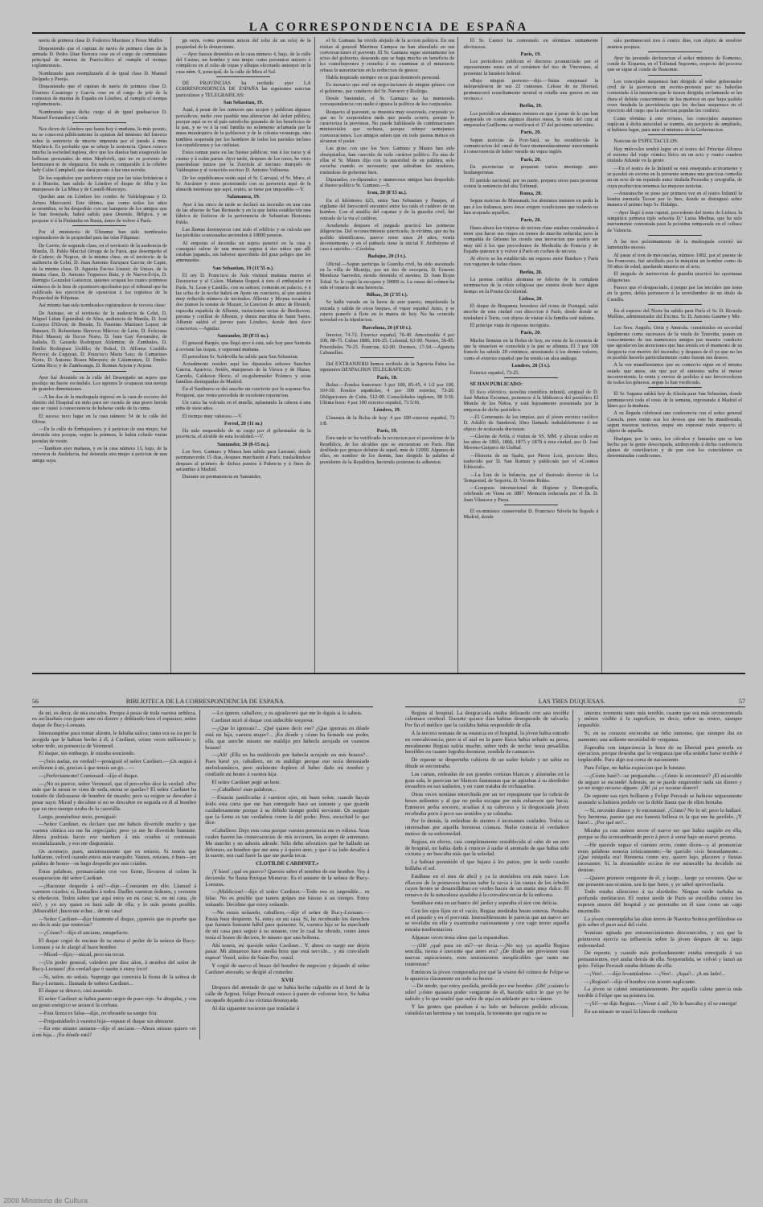LA CORRESPONDENCIA DE ESPAÑA
navio de primera clase D. Federico Martinez y Perez Maffei.
Disponiendo que el capitan de navio de primera clase de la armada D. Pedro Diaz Herrera cese en el cargo de comandante principal de marina de Puerto-Rico al cumplir el tiempo reglamentario.
Nombrando para reemplazarle al de igual clase D. Manuel Delgado y Parejo.
Disponiendo que el capitan de navio de primera clase D. Evaristo Casariego y García cese en el cargo de jefe de la comision de marina de España en Lóndres, al cumplir el tiempo reglamentario.
Nombrando para dicho cargo al de igual graduacion D. Manuel Fernandez y Coria.
Nos dicen de Lóndres que hasta hoy ó mañana, lo más pronto, no se conocerá públicamente la opinion del ministro del Interior sobre la sentencia de muerte impuesta por el jurado á miss Maybrick. Es probable que se rebaje la sentencia. Quien conoce mucho la sociedad inglesa, dice que los diarios han exagerado las bellezas personales de miss Maybrick, que no es portento de hermosura ni de elegancia. En nada es comparable á la célebre lady Colin Campbell, que dará pronto á luz una novela.
De los españoles que prefieren viajar por las islas británicas á ir á Biarritz, han salido de Lóndres el duque de Alba y los marqueses de La Mina y de Castell-Moncayo.
Quedan aun en Lóndres los condes de Valdelagrana y D. Arturo Marcoartú. Este último, que como todos los años acostumbra, se ha despedido con un banquete de los amigos que le han festejado, habrá salido para Ostende, Bélgica, y se propone ir á la Finlandia en Rusia, ántes de volver á París.
Por el ministerio de Ultramar han sido nombrados registradores de la propiedad para las islas Filipinas:
De Cavite, de segunda clase, en el territorio de la audiencia de Manila, D. Pablo Marcial Ortega de la Parra, que desempeña el de Cañete; de Negros, de la misma clase, en el territorio de la audiencia de Cebú, D. Juan Antonio Enriquez Garcia; de Capiz, de la misma clase, D. Agustin Enciso Unzué; de Union, de la misma clase, D. Antonio Trigueros Ruiz, y de Nueva-Ecija, D. Remigio Gonzalez Gutierrez, quienes ocupan los cuatro primeros números de la lista de opositores aprobados por el tribunal que ha calificado los ejercicios de oposicion á los registros de la Propiedad de Filipinas.
Así mismo han sido nombrados registradores de tercera clase:
De Antique, en el territorio de la audiencia de Cebú, D. Miguel Liñan Eguizábal; de Abra, audiencia de Manila, D. José Conejos D'Ocon; de Bataán, D. Faustino Martinez Lopez; de Batanes, D. Robustiano Herreros Márcos; de Leite, D. Feliciano Piñol Massot; de Ilocos Norte, D. Juan Gay Fernandez; de Isabela, D. Gerardo Rodriguez Aldemira; de Zambales, D. Emilio Rodriguez Urdillo; de Bohol, D. Alfonso Cordillo Herrera; de Cagayan, D. Francisco Maria Soto; de Camarines Norte, D. Antonio Roura Marqués; de Calamianes, D. Emilio Grima Rico; y de Zamboanga, D. Roman Arjona y Arjona.
Ayer fué detenido en la calle del Desengaño un sujeto que produjo un fuerte escándalo. Los agentes le ocuparon una navaja de grandes dimensiones.
—A las dos de la madrugada ingresó en la casa de socorro del distrito del Hospital un niño para ser curado de una grave herida que se causó á consecuencia de haberse caido de la cama.
El suceso tuvo lugar en la casa número 54 de la calle del Olivar.
—En la calle de Embajadores, y á peticion de una mujer, fué detenida otra porque, segun la primera, le habia robado varias prendas de vestir.
—Tambien ayer mañana, y en la casa número 15, bajo, de la carretera de Andalucía, fué detenida otra mujer á peticion de una amiga suya.
ga suya, como presunta autora del robo de un reloj de la propiedad de la denunciante.
—Ayer fueron detenidos en la casa número 4, bajo, de la calle del Casino, un hombre y una mujer como presuntos autores ó cómplices en el robo de ropas y alhajas efectuado anteayer en la casa núm. 9, principal, de la calle de Mira el Sol.
DE PROVINCIAS ha recibido ayer LA CORRESPONDENCIA DE ESPAÑA las siguientes noticias particulares y TELEGRAFICAS:
San Sebastian, 19.
Aquí, á pesar de los rumores que acojen y publican algunos periódicos, nadie cree posible una alteracion del órden público, porque aquí se ve al país satisfecho gozando de los beneficios de la paz, y se ve á la real familia no solamente aclamada por la masa monárquica de la poblacion y de la colonia veraniega, sino tambien respetada por los hombres de todos los partidos incluso los republicanos y los carlistas.
Estos toman parte en las fiestas públicas, van á los toros y al casino y á todas partes. Ayer tarde, despues de los toros, he visto paseándose juntos por la Zurriola al anciano marqués de Valdespina y al conocido escritor D. Antonio Valbuena.
De los republicanos están aquí el Sr. Carvajal, el Sr. Muro, el Sr. Azcárate y otros protestando con su presencia aquí de la absurda intentona que aquí, repito, se tiene por imposible.—Y.
Salamanca, 19.
Ayer á las cinco de tarde se declaró un incendio en una casa de las afueras de San Bernardo y en la que habia establecida una fábrica de fósforos de la pertenencia de Sebastian Honorato Pablo.
Las llamas destruyeron casi todo el edificio y se calcula que las pérdidas ocasionadas ascienden á 10000 pesetas.
Al empezar el incendio un sujeto penetró en la casa y consiguió salvar de una muerte segura á dos niños que allí estaban jugando, sin haberse apercibido del gran peligro que les amenazaba.
San Sebastian, 19 (11'55 n.).
El rey D. Francisco de Asís visitará mañana martes el Destructor y el Colon. Mañana llegará á ésta el embajador en París, Sr. Leon y Castillo, con su señora; comerán en palacio, y á las ocho de la noche habrá en Ayete un concierto, al que asistirá muy reducido número de invitados. Albeniz y Moyna tocarán á dos pianos la sonata de Mozart, la Cancion de amor de Heurelt, rapsodia española de Albeniz, variaciones serias de Beethoven, pavana y cotillon de Albeniz, y danza macabra de Saint Saens. Albeniz saldrá el jueves para Lóndres, donde dará doce conciertos.—Aguilar.
Santander, 20 (8'11 m.).
El general Bargés, que llegó ayer á esta, sale hoy para Santoña á revistar las tropas, y regresará mañana.
El periodista Sr. Soldevilla ha salido para San Sebastian.
Actualmente residen aquí los diputados señores Sanchez Guerra, Aparicio, Avilés, marqueses de la Viesca y de Hazas, Garrido, Calderon Herce, el ex-gobernador Polanco y otras familias distinguidas de Madrid.
En el Sardinero se dió anoche un concierto por la soprano Sra. Petigioni, que venia precedida de excelente reputacion.
Un carro ha volcado en el muelle, aplastando la cabeza á una niña de siete años.
El tiempo muy caluroso.—V.
Ferrol, 20 (11 m.)
Ha sido suspendido de su cargo por el gobernador de la provincia, el alcalde de esta localidad.—V.
Santander, 20 (8-15 m.).
Los Sres. Gamazo y Maura han salido para Larrauri, donde permanecerán 15 dias, despues marcharán á París, trasladándose despues al primero de dichos puntos á Palencia y á fines de setiembre á Madrid.
Durante su permanencia en Santander,
el Sr. Gamazo ha vivido alejado de la accion política. En sus visitas al general Martinez Campos no han ahondado en sus conversaciones el porvenir. El Sr. Gamazo sigue atentamente los actos del gobierno, deseando que se haga mucho en beneficio de los contribuyentes y resuelto á no examinar si el ministerio rebasa la autorizacion en la reduccion de gastos.
Habla inspirado siempre en su gran desinterés personal.
Es inexacto que esté en negociaciones de ningun género con el gobierno, por conducto del Sr. Navarro y Rodrigo.
Desde Santander, el Sr. Gamazo no ha mantenido correspondencia con nadie é ignora la política de los conjurados.
Respecto al porvenir, se muestra muy reservado, creyendo yo que no le sorprendera nada que pueda ocurrir, porque le caracteriza la prevision. No puede hablársele de combinaciones ministeriales que rechaza, porque rehuye semejantes conversaciones. Los amigos saben que en todo piensa ménos en alcanzar el poder.
Las giras con que los Sres. Gamazo y Maura han sido obsequiados, han carecido de todo carácter político. En una de ellas el Sr. Maura dijo con la autoridad de su palabra, solo escucha cuando es necesario; que sobraban los oradores, tratándose de gobernar bien.
Diputados, ex-diputados y numerosos amigos han despedido al ilustre político Sr. Gamazo.—S.
Irun, 20 (8'15 m.).
En el kilómetro 623, entre San Sebastian y Pasajes, el vigilante del ferrocarril encontró entre los rails el cadáver de un hombre. Con el auxilio del capataz y de la guardia civil, fué retirado de la via el cadáver.
Acudiendo despues el juzgado practicó las primeras diligencias. Del reconocimiento practicado, la víctima, que no ha podido identificarse, parece tener unos 24 años, vestía decentemente, y en el pañuelo tiene la inicial F. Atribúyese el caso á suicidio.—Córdoba.
Badajoz, 20 (3 t.).
Oficial.—Segun participa la Guardia civil, ha sido asesinado en la villa de Montijo, por un tiro de escopeta, D. Ernesto Mendoza Saavedra, siendo detenido el asesino, D. Juan Rojas Tobal. Se le cogió la escopeta y 30000 rs. La causa del crímen ha sido el reparto de una herencia.
Bilbao, 20 (2'35 t.).
Se halla varado en la barra de este puerto, impidiendo la entrada y salida de otros buques, el vapor español Junio, y se espera ponerle á flote en la marea de hoy. No ha ocurrido novedad en la tripulacion.
Barcelona, 20 (4'10 t.).
Interior, 74-72. Exterior español, 76-40. Amortizable 4 por 100, 88-75. Cubas 1886, 106-25. Colonial, 63-90. Nortes, 56-85. Prioridades 79-25. Francias, 62-90. Orenses, 17-94.—Agencia Cabanellas.
Del EXTRANJERO hemos recibido de la Agencia Fabra los siguientes DESPACHOS TELEGRAFICOS:
París, 18.
Bolsa.—Fondos franceses: 3 por 100, 85-45, 4 1/2 por 100, 104-30. Fondos españoles, 4 por 100 exterior, 73-20. Obligaciones de Cuba, 512-00. Consolidados ingleses, 98 5/16. Ultima hora: 4 por 100 exterior español, 73 5/16.
Lóndres, 19.
Clausura de la Bolsa de hoy: 4 por 100 exterior español, 73 1/8.
París, 19.
Esta tarde se ha verificado la recepcion por el presidente de la República, de los alcaldes que se encuentran en París. Han desfilado por grupos delante de aquél, más de 12000. Algunos de ellos, en nombre de los demás, han dirigido la palabra al presidente de la República, haciendo protestas de adhesion.
El Sr. Carnot ha contestado en términos sumamente afectuosos.
París, 19.
Los periódicos publican el discurso pronunciado por el representante suizo en el certámen del tiro de Vincennes, al presentar la bandera federal.
«Bajo ningun pretesto—dijo.—Suiza enajenará la independencia de sus 22 cantones. Celosa de su libertad, permanecerá resueltamente neutral si estalla una guerra en sus vecinos.»
Berlin, 19.
Los periódicos alemanes insisten en que á pesar de lo que han asegurado en contra algunos diarios rusos, la visita del czar al emperador Guillermo se verificará el 17 del próximo setiembre.
París, 20.
Segun noticias de Port-Said, se ha restablecido la comunicacion del canal de Suez momentáneamente interrumpida á consecuencia de haber varado un vapor inglés.
París, 20.
En provincias se preparan varios meetings anti-boulangeristas.
El partido nacional, por su parte, prepara otros para protestar contra la sentencia del alto Tribunal.
Roma, 20.
Segun noticias de Massauah, los abisinios insisten en pedir la paz á los italianos, pero éstos exigen condiciones que todavía no han aceptado aquellos.
París, 20.
Hasta ahora los viajeros de tercera clase estaban condenados á tener que hacer sus viajes en trenes de marcha reducida; pero la compañía de Orleans ha creado una inovacion que podría ser muy útil á los que procedentes de Mediodía de Francia y de España quieran ir y volver á París en coches de tercera.
Al efecto se ha establecido un espreso entre Burdeos y París con vagones de todas clases.
Berlin, 20.
La prensa católica alemana se felicita de la completa terminacion de la crísis religiosa que existia desde hace algun tiempo en la Prusia Occidental.
Lisboa, 20.
El duque de Braganza, heredero del trono de Portugal, salió anoche de esta ciudad con direccion á París, desde donde se trasladará á Turin, con objeto de visitar á la familia real italiana.
El príncipe viaja de riguroso incógnito.
París, 20.
Mucha firmeza en la Bolsa de hoy, en vista de la creencia de que la situacion se consolida y la paz se afianza. El 3 por 100 francés ha subido 20 céntimos, arrastrando á los demás valores, como el exterior español que ha tenido un alza análoga.
Londres, 20 (3 t.).
Exterior español, 73-25.
SE HAN PUBLICADO:
El foco eléctrico, novelita científica infantil, original de D. José Muñoz Escamez, pertenece á la biblioteca del periódico El Mundo de los Niños, y está lujosamente presentada por la empresa de dicho periódico.
—El Centenario de los impíos, por el jóven escritor católico D. Adolfo de Sandoval, libro llamado indudablemente á ser objeto de acalorada discusion.
—Glorias de Avila, ó visitas de SS. MM. y altezas reales en los años de 1865, 1866, 1875 y 1878 á esta ciudad, por D. José Moreno-Guijarro de Uzábal.
—Historia de un Spahi, por Pierre Loti, precioso libro, traducido por D. San Roman y publicado por el «Cosmos Editorial».
—La Lira de la Infancia, por el ilustrado director de La Tempestad, de Segovia, D. Vicente Rubio.
—Congreso internacional de Higiene y Demografía, celebrado en Viena en 1887. Memoria redactada por el Dr. D. Juan Vilanova y Piera.
El ex-ministro conservador D. Francisco Silvela ha llegado á Madrid, donde
sólo permanecerá tres ó cuatro dias, con objeto de resolver asuntos propios.
Ayer ha prestado declaracion el señor ministro de Fomento, conde de Xiquena, en el Tribunal Supremo, respecto del proceso que se sigue al conde de Bonomar.
Los concejales suspensos han dirigido al señor gobernador civil de la provincia un escrito-protesta por no haberles contestado á la instancia que le tienen dirigida, reclamando se les diera el debido conocimiento de los motivos en que haya podido creer fundada la providencia que les declara suspensos en el ejercicio del cargo que la eleccion popular les confirió.
Como término á este recurso, los concejales suspensos suplican á dicha autoridad se tramite, sin perjuicio de ampliarlo, si hubiera lugar, para ante el ministro de la Gobernacion.
Noticias de ESPECTACULOS:
Hoy miércoles tendrá lugar en el teatro del Príncipe Alfonso el estreno del viaje cómico lírico en un acto y cuatro cuadros titulado Adonde va la gente.
—En el teatro de la Infantil se está ensayando activamente y se pondrá en escena en la presente semana una graciosa comedia en un acto de un reputado autor titulada Prosodia y ortografía, de cuya produccion tenemos las mejores noticias.
—Anteanoche se puso por primera vez en el teatro Infantil la bonita zarzuela Torear por lo fino, donde se distinguió sobre manera el primer bajo Sr. Hidalgo.
—Ayer llegó á esta capital, procedente del teatro de Lisboa, la simpática primera tiple señorita D.ª Luisa Medina, que ha sido nuevamente contratada para la próxima temporada en el coliseo de Valencia.
A las tres próximamente de la madrugada ocurrió un lamentable suceso.
Al pasar el tren de mercancías, número 1002, por el puente de los Franceses, fué arrollado por la máquina un hombre como de 50 años de edad, quedando muerto en el acto.
El juzgado de instruccion de guardia practicó las oportunas diligencias.
Parece que el desgraciado, á juzgar por las iniciales que tenia en la gorra, debía pertenecer á la servidumbre de un título de Castilla.
En el espreso del Norte ha salido para París el Sr. D. Ricardo Mollino, administrador del Excmo. Sr. D. Antonio Gaume y Mir.
Los Sres. Angulo, Ortiz y Amirola, constituidos en sociedad legalmente como sucesores de la viuda de Trasviña, ponen en conocimiento de sus numerosos amigos por nuestro conducto que agradecen las atenciones que han tenido en el momento de su desgracia con motivo del incendio; y despues de él ya que no les es posible hacerlo particularmente como fueran sus deseos.
A la vez manifiestamos que su comercio sigue en el mismo estado que antes, sin que por el siniestro sufra el menor inconveniente, la venta y envios de pedidos á sus favorecedores de todos los géneros, segun lo han verificado.
El Sr. Sagasta saldrá hoy de Alzola para San Sebastian, donde permanecerá todo el resto de la semana, regresando á Madrid el lúnes por la mañana.
A su llegada celebrará una conferencia con el señor general Cassola, pues tratan son los deseos que este ha manifestado, segun nuestras noticias, auque sin expresar nada respecto al objeto de aquella.
Huelgan, por lo tanto, los cálculos y fantasías que se han hecho por la gente desocupada, atribuyendo á dicha conferencia planes de conciliacion y de paz con los coincidentes en determinadas condiciones.
56 BIBLIOTECA DE LA CORRESPONDENCIA DE ESPAÑA.
de mí, es decir, de mis escudos. Porque á pesar de toda vuestra nobleza, os inclinabais con gusto ante mi dinero y doblando bien el espinazo, señor duque de Bucy-Lornans.
Interrumpióse para tomar aliento, le faltaba saliva; tanta era su ira por la acogida que le habian hecho á él, á Cardinet, veinte veces millonario y, sobre todo, en presencia de Vermorel.
El duque, sin embargo, le miraba sonriendo.
—¡Sois audaz, en verdad!—prosiguió el señor Cardinet.—¡Os negais á recibirme á mí, gracias á que teneis un go... —
—¡Perfectamente! Continuad—dijo el duque.
—¿No os parece, señor Vermorel, que el proverbio dice la verdad: «Por más que la mona se vista de seda, mona se queda»? El señor Cardinet ha tratado de disfrazarse de hombre de mundo; pero su orígen se descubre á pesar suyo. Mirad y decidme si no se descubre en seguida en él al hombre que en otro tiempo tiraba de la carretilla.
Luego, poniéndose serio, prosiguió:
—Señor Cardinet, os declaro que me habeis divertido mucho y que vuestra cómica ira me ha regocijado; pero ya me he divertido bastante. Ahora podriais hacer reir tambien á mis criados si continuais escandalizando, y eso me disgustaria.
Os aconsejo, pues, amistosamente que os retireis. Si teneis que hablarme, volved cuando esteis más tranquilo. Vamos, retiraos, ó bien—mi palabra de honor—os hago despedir por mis criados.
Estas palabras, pronunciadas con voz firme, llevaron al colmo la exasperacion del señor Cardinet.
—¡Hacerme despedir á mí?—dijo.—Consiento en ello. Llamad á vuestros criados; sí, llamadlos á todos. Dadles vuestras órdenes, y veremos si obedecen. Todos saben que aquí estoy en mi casa; sí, en mi casa, ¿lo oís?, y yo soy quien os hará salir de ella, y lo más pronto posible. ¡Miserable! ¡hacerme echar... de mi casa!
—Señor Cardinet—dijo friamente el duque, ¿quereis que os pruebe que no decís más que tonterías?
—¿Cómo?—dijo el anciano, estupefacto.
El duque cogió de encima de su mesa el poder de la señora de Bucy-Lornans y se lo alargó al buen hombre.
—Mirad—dijo;—mirad, pero sin tocar.
—¡Un poder general, valedero por diez años, á nombre del señor de Bucy-Lornans! ¡En verdad que ó sueño ó estoy loco!
—Si, señor, no soñais. Supongo que conoceis la firma de la señora de Bucy-Lornans... llamada de soltera Cardinet...
El duque se detuvo, casi asustado.
El señor Cardinet se habia puesto negro de puro rojo. Se ahogaba, y con un gesto enérgico se arrancó la corbata.
—Esta firma es falsa—dijo, recobrando su sangre fria.
—Preguntádselo á vuestra hija—repuso el duque sin alterarse.
—En este mismo instante—dijo el anciano.—Ahora mismo quiero ver á mi hija... ¡En dónde está?
—Lo ignoro, caballero, y os agradeceré que me lo digais si lo sabeis.
Cardinet miró al duque con indecible sorpresa:
—¿Que lo ignorais?... ¡Qué quiere decir eso? ¿Que ignorais en dónde está mi hija, vuestra mujer?... ¡En dónde y cómo ha firmado ese poder, ella, que anoche mismo me maldijo por haberla arrojado en vuestros brazos!
—¡Ah! ¡Ella os ha maldecido por haberla arrojado en mis brazos?... Pues bien! yo, caballero, no os maldigo porque eso sería demasiado melodramático, pero realmente deploro el haber dado mi nombre y confiado mi honor á vuestra hija.
El señor Cardinet pegó un bote.
—¡Caballero! esas palabras...
—Estarán justificadas á vuestros ojos, mi buen señor, cuando hayais leido esta carta que me han entregado hace un instante y que guardo cuidadosamente porque á su debido tiempo podrá servirme. Os aseguro que la firma es tan verdadera como la del poder. Pero, escuchad lo que dice:
«Caballero: Dejo esta casa porque vuestra presencia me es odiosa. Sean cuales fueren las consecuencias de mis acciones, las acepto de antemano. Me marcho y no sabreis adonde. Sólo debo advertiros que he hallado un defensor, un hombre que me ama y á quien amo, y que á su lado desafío á la suerte, sea cual fuere la que me pueda tocar.
CLOTILDE CARDINET.»
¡Y bien! ¿qué os parece? Quereis saber el nombre de ese hombre. Voy á deciroslo. Se llama Enrique Mimerac. Es el amante de la señora de Bucy-Lornans.
—¡Maldicion!—dijo el señor Cardinet.—Todo eso es imposible... es falso. No es posible que tantos golpes me hieran á un tiempo. Estoy soñando. Decidme que estoy soñando.
—No estais soñando, caballero,—dijo el señor de Bucy-Lornans.—Estais bien despierto. Sí, estoy en mi casa. Sí, he recobrado los derechos que fuisteis bastante hábil para quitarme. Sí, vuestra hija se ha marchado de mi casa para seguir á su amante, con lo cual ha obrado, como ántes tenia el honor de deciros, lo mismo que una bribona.
Ahí teneis, mi querido señor Cardinet... Y, ahora os ruego me dejeis pasar. Mi almuerzo hace media hora que está servido... y mi convidado espera! Venid, señor de Saint-Pre, venid.
Y cogió de nuevo el brazo del hombre de negocios y dejando al señor Cardinet aterrado, se dirigió al comedor.
XVII
Despues del atentado de que se habia hecho culpable en el hotel de la calle de Argout, Felipe Perrault estuvo á punto de volverse loco. Se habia escapado dejando á su víctima desmayada.
Al dia siguiente tuvieron que trasladar á
LAS TRES DUQUESAS. 57
Regina al hospital. La desgraciada estaba delirando con una terrible calentura cerebral. Durante quince dias habian desesperado de salvarla. Por fin el médico que la cuidaba habia respondido de ella.
A la tercera semana de su estancia en el hospital, la jóven habia entrado en convalecencia; pero si el mal en la parte física habia soltado su presa, moralmente Regina sufria mucho, sobre todo de noche: tenia pesadillas horribles en cuanto lograba dormirse, rendida de cansancio.
De repente se despertaba cubierta de un sudor helado y no sabia en dónde se encontraba.
Las camas, rodeadas de sus grandes cortinas blancas y alineadas en la gran sala, le parecian ser blancos fantasmas que se agitaban á su alrededor envueltos en sus sudarios, y en vano trataba de rechazarlos.
Otras veces sentíase estrechada por un ser repugnante que la cubria de besos ardientes y al que no podia escapar por más esfuerzos que hacia. Entonces pedia socorro, acudian á su cabecera y la desgraciada jóven recobraba poco á poco sus sentidos y se calmaba.
Por lo demás, la rodeaban de atentos é incesantes cuidados. Todos se interesaban por aquella hermosa criatura. Nadie conocia el verdadero motivo de su enfermedad.
Regina, en efecto, casi completamente restablecida al cabo de un mes de hospital, no habia dado á conocer á nadie el atentado de que habia sido víctima y no buscaba más que la soledad.
La habian permitido el que bajara á los patios, por la tarde cuando brillaba el sol.
Estábase en el mes de abril y ya la atmósfera era más suave. Los efluvios de la primavera hacian subir la savia á las ramas de los árboles cuyos brotes se desarrollaban en verdes haces de un matiz muy dulce. El renuevo de la naturaleza ayudaba á la convalescencia de la enferma.
Sentábase esta en un banco del jardin y aspiraba el aire con delicia.
Con los ojos fijos en el vacío, Regina meditaba horas enteras. Pensaba en el pasado y en el porvenir. Insensiblemente le parecia que un nuevo ser se revelaba en ella y examinaba curiosamente y con vago terror aquella estraña trasformacion.
Algunas veces tenia ideas que la espantaban.
—¡Oh! ¿qué pasa en mí?—se decia.—¡No soy ya aquella Regina sencilla, tierna é inocente que antes era? ¿De dónde me provienen esas nuevas aspiraciones, esos sentimientos inesplicables que tanto me trastornan?
Entónces la jóven comprendia por qué la vision del crímen de Felipe se le aparecia claramente en todo su horror.
—De modo, que estoy perdida, perdida por ese hombre. ¡Oh! ¡cuánto le odio! ¡cómo quisiera poder vengarme de él, hacerle sufrir lo que yo he sufrido y lo que tendré que sufrir de aquí en adelante por su crímen.
Y las gentes que pasaban á su lado no hubieran podido adivinar, viéndola tan hermosa y tan tranquila, la tormenta que rugia en su
interior, tormenta tanto más terrible, cuanto que era más reconcentrada y ménos visible á la superficie, es decir, sobre su rostro, siempre impasible.
Si, en su corazon encerraba un ódio inmenso, que siempre iba en aumento; una ardiente necesidad de venganza.
Esperaba con impaciencia la hora de su libertad para ponerla en ejecucion, porque deseaba que la venganza que ella soñaba fuese terrible é implacable. Para algo era corsa de nacimiento.
Para Felipe, no habia expiacion que le bastase.
—¿Cómo haré?—se preguntaba.—¿Cómo le encontraré? ¡El miserable de seguro se esconde! Además, no se puede emprender nada sin dinero y yo no tengo recurso alguno. ¡Oh! ¡si yo tuviese dinero!
De repente sus ojos brillaron y Felipe Perrault se hubiese seguramente asustado si hubiera podido ver la doble llama que de ellos brotaba.
—Sí, necesito dinero y lo encontraré. ¿Cómo? No lo sé; pero lo hallaré. Soy hermosa, puesto que esa funesta belleza es la que me ha perdido. ¡Y bien!... ¿Por qué no?...
Miraba ya con ménos terror el nuevo ser que habia surgido en ella, porque se iba acostumbrando poco á poco á verse bajo un nuevo prisma.
—He querido seguir el camino recto, como dicen—y al pronunciar estas palabras sonreia irónicamente;—he querido vivir honradamente... ¡Qué estúpida era! Hermosa como soy, quiero lujo, placeres y fiestas incesantes. Sí, la abominable accion de ese miserable ha decidido mi destino.
—Quiero primero vengarme de él, y luego... luego ya veremos. Que se me presente una ocasion, sea la que fuere, y yo sabré aprovecharla.
Todo estaba silencioso á su alrededor. Ningun ruido turbaba su profunda meditacion. El rumor sordo de París se estrellaba contra los espesos muros del hospital y no penetraba en él sino como un vago murmullo.
La jóven contemplaba las altas torres de Nuestra Señora perfilándose en gris sobre el puro azul del cielo.
Sentíase agitada por estremecimientos desconocidos, y era que la primavera ejercía su influencia sobre la jóven despues de su larga enfermedad.
De repente, y cuando más profundamente estaba entregada á sus pensamientos, oyó andar detrás de ella. Sorprendida, se volvió y lanzó un grito. Felipe Perrault estaba delante de ella.
—¡Vos!... —dijo levantándose. —¡Vos!... ¡Aquí!... ¡A mi lado!...
—¡Regina!—dijo el hombre con acento suplicante.
La jóven se calmó instantáneamente. Por aquella calma parecia más terrible á Felipe que su primera ira.
—¡Sí!—se dijo Regina.—¡Viene á mí! ¡Yo le buscaba y el se entrega!
En un minuto se trazó la línea de conducta
2008 Ministerio de Cultura